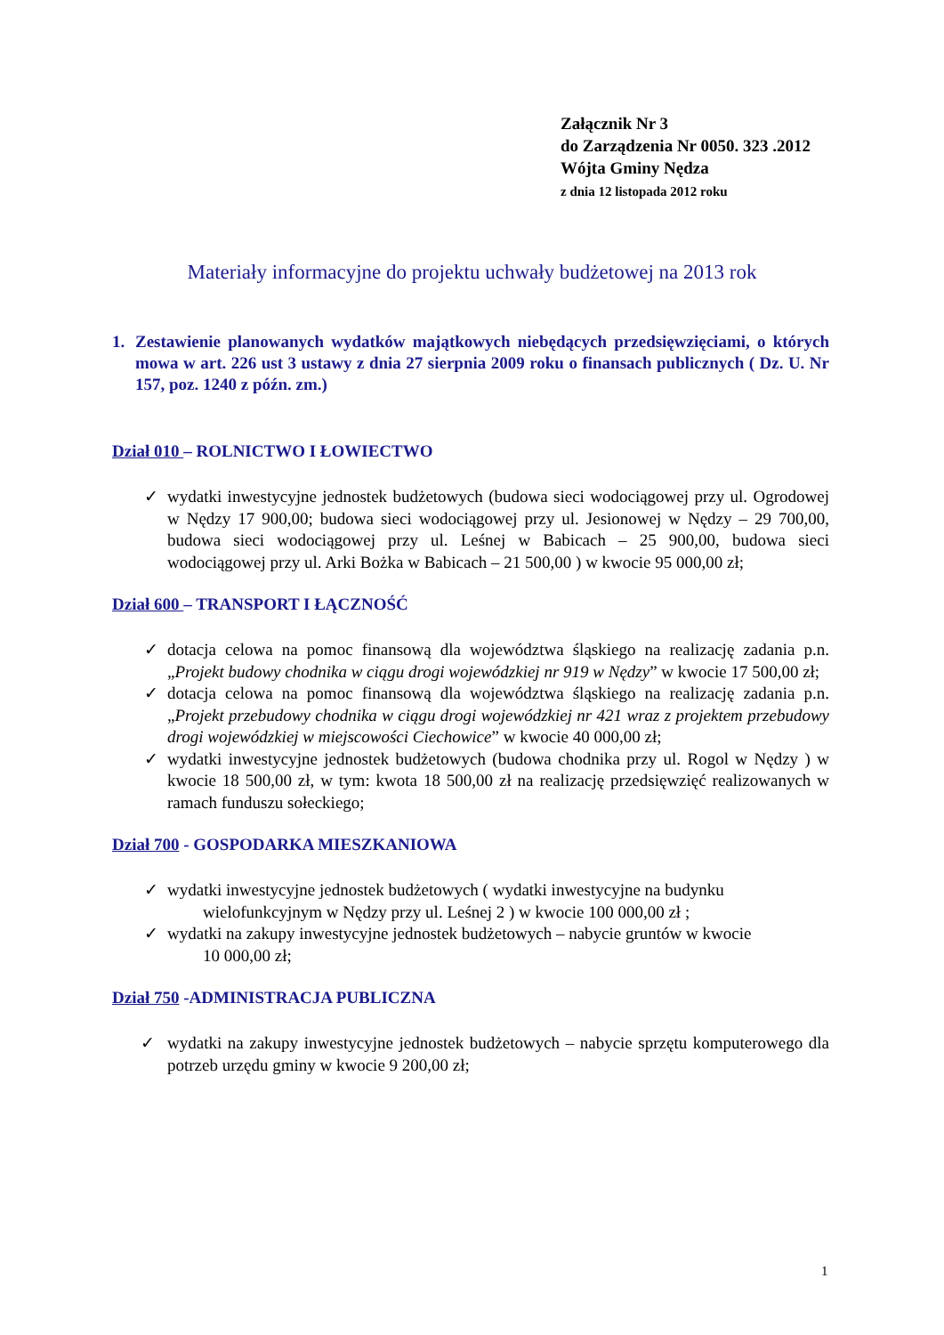Załącznik Nr 3
do Zarządzenia Nr 0050. 323 .2012
Wójta Gminy Nędza
z dnia 12 listopada 2012 roku
Materiały informacyjne do projektu uchwały budżetowej na 2013 rok
1. Zestawienie planowanych wydatków majątkowych niebędących przedsięwzięciami, o których mowa w art. 226 ust 3 ustawy z dnia 27 sierpnia 2009 roku o finansach publicznych ( Dz. U. Nr 157, poz. 1240 z późn. zm.)
Dział 010 – ROLNICTWO I ŁOWIECTWO
✓ wydatki inwestycyjne jednostek budżetowych (budowa sieci wodociągowej przy ul. Ogrodowej w Nędzy 17 900,00; budowa sieci wodociągowej przy ul. Jesionowej w Nędzy – 29 700,00, budowa sieci wodociągowej przy ul. Leśnej w Babicach – 25 900,00, budowa sieci wodociągowej przy ul. Arki Bożka w Babicach – 21 500,00 ) w kwocie 95 000,00 zł;
Dział 600 – TRANSPORT I ŁĄCZNOŚĆ
✓ dotacja celowa na pomoc finansową dla województwa śląskiego na realizację zadania p.n. „Projekt budowy chodnika w ciągu drogi wojewódzkiej nr 919 w Nędzy” w kwocie 17 500,00 zł;
✓ dotacja celowa na pomoc finansową dla województwa śląskiego na realizację zadania p.n. „Projekt przebudowy chodnika w ciągu drogi wojewódzkiej nr 421 wraz z projektem przebudowy drogi wojewódzkiej w miejscowości Ciechowice” w kwocie 40 000,00 zł;
✓ wydatki inwestycyjne jednostek budżetowych (budowa chodnika przy ul. Rogol w Nędzy ) w kwocie 18 500,00 zł, w tym: kwota 18 500,00 zł na realizację przedsięwzięć realizowanych w ramach funduszu sołeckiego;
Dział 700 - GOSPODARKA MIESZKANIOWA
✓ wydatki inwestycyjne jednostek budżetowych ( wydatki inwestycyjne na budynku
wielofunkcyjnym w Nędzy przy ul. Leśnej 2 ) w kwocie 100 000,00 zł ;
✓ wydatki na zakupy inwestycyjne jednostek budżetowych – nabycie gruntów w kwocie
10 000,00 zł;
Dział 750 -ADMINISTRACJA PUBLICZNA
✓ wydatki na zakupy inwestycyjne jednostek budżetowych – nabycie sprzętu komputerowego dla potrzeb urzędu gminy w kwocie 9 200,00 zł;
1